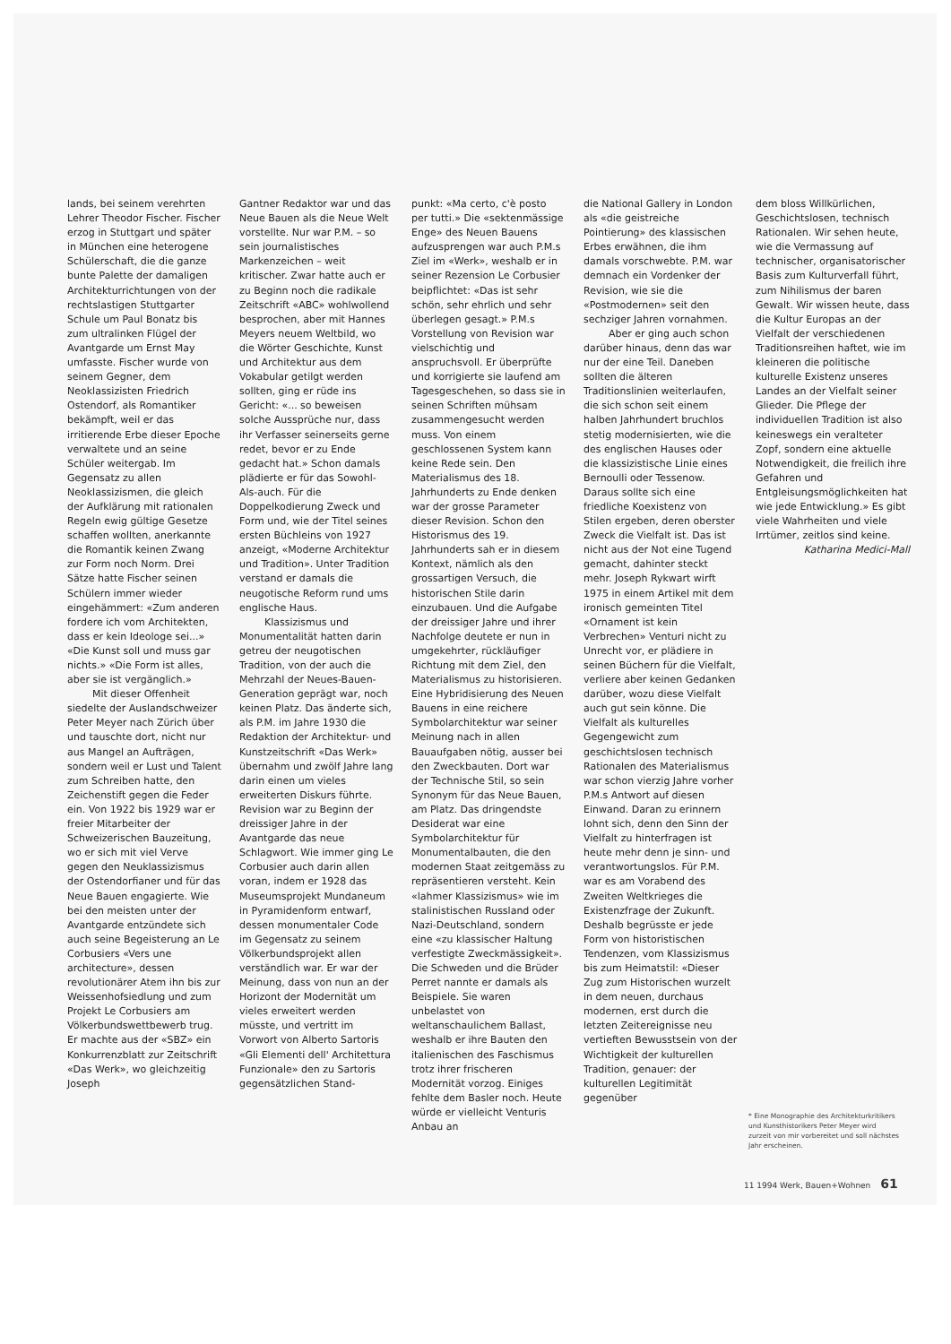lands, bei seinem verehrten Lehrer Theodor Fischer. Fischer erzog in Stuttgart und später in München eine heterogene Schülerschaft, die die ganze bunte Palette der damaligen Architekturrichtungen von der rechtslastigen Stuttgarter Schule um Paul Bonatz bis zum ultralinken Flügel der Avantgarde um Ernst May umfasste. Fischer wurde von seinem Gegner, dem Neoklassizisten Friedrich Ostendorf, als Romantiker bekämpft, weil er das irritierende Erbe dieser Epoche verwaltete und an seine Schüler weitergab. Im Gegensatz zu allen Neoklassizismen, die gleich der Aufklärung mit rationalen Regeln ewig gültige Gesetze schaffen wollten, anerkannte die Romantik keinen Zwang zur Form noch Norm. Drei Sätze hatte Fischer seinen Schülern immer wieder eingehämmert: «Zum anderen fordere ich vom Architekten, dass er kein Ideologe sei...» «Die Kunst soll und muss gar nichts.» «Die Form ist alles, aber sie ist vergänglich.»
Mit dieser Offenheit siedelte der Auslandschweizer Peter Meyer nach Zürich über und tauschte dort, nicht nur aus Mangel an Aufträgen, sondern weil er Lust und Talent zum Schreiben hatte, den Zeichenstift gegen die Feder ein. Von 1922 bis 1929 war er freier Mitarbeiter der Schweizerischen Bauzeitung, wo er sich mit viel Verve gegen den Neuklassizismus der Ostendorfianer und für das Neue Bauen engagierte. Wie bei den meisten unter der Avantgarde entzündete sich auch seine Begeisterung an Le Corbusiers «Vers une architecture», dessen revolutionärer Atem ihn bis zur Weissenhofsiedlung und zum Projekt Le Corbusiers am Völkerbundswettbewerb trug. Er machte aus der «SBZ» ein Konkurrenzblatt zur Zeitschrift «Das Werk», wo gleichzeitig Joseph
Gantner Redaktor war und das Neue Bauen als die Neue Welt vorstellte. Nur war P.M. – so sein journalistisches Markenzeichen – weit kritischer. Zwar hatte auch er zu Beginn noch die radikale Zeitschrift «ABC» wohlwollend besprochen, aber mit Hannes Meyers neuem Weltbild, wo die Wörter Geschichte, Kunst und Architektur aus dem Vokabular getilgt werden sollten, ging er rüde ins Gericht: «... so beweisen solche Aussprüche nur, dass ihr Verfasser seinerseits gerne redet, bevor er zu Ende gedacht hat.» Schon damals plädierte er für das Sowohl-Als-auch. Für die Doppelkodierung Zweck und Form und, wie der Titel seines ersten Büchleins von 1927 anzeigt, «Moderne Architektur und Tradition». Unter Tradition verstand er damals die neugotische Reform rund ums englische Haus.
Klassizismus und Monumentalität hatten darin getreu der neugotischen Tradition, von der auch die Mehrzahl der Neues-Bauen-Generation geprägt war, noch keinen Platz. Das änderte sich, als P.M. im Jahre 1930 die Redaktion der Architektur- und Kunstzeitschrift «Das Werk» übernahm und zwölf Jahre lang darin einen um vieles erweiterten Diskurs führte. Revision war zu Beginn der dreissiger Jahre in der Avantgarde das neue Schlagwort. Wie immer ging Le Corbusier auch darin allen voran, indem er 1928 das Museumsprojekt Mundaneum in Pyramidenform entwarf, dessen monumentaler Code im Gegensatz zu seinem Völkerbundsprojekt allen verständlich war. Er war der Meinung, dass von nun an der Horizont der Modernität um vieles erweitert werden müsste, und vertritt im Vorwort von Alberto Sartoris «Gli Elementi dell' Architettura Funzionale» den zu Sartoris gegensätzlichen Stand-
punkt: «Ma certo, c'è posto per tutti.» Die «sektenmässige Enge» des Neuen Bauens aufzusprengen war auch P.M.s Ziel im «Werk», weshalb er in seiner Rezension Le Corbusier beipflichtet: «Das ist sehr schön, sehr ehrlich und sehr überlegen gesagt.» P.M.s Vorstellung von Revision war vielschichtig und anspruchsvoll. Er überprüfte und korrigierte sie laufend am Tagesgeschehen, so dass sie in seinen Schriften mühsam zusammengesucht werden muss. Von einem geschlossenen System kann keine Rede sein. Den Materialismus des 18. Jahrhunderts zu Ende denken war der grosse Parameter dieser Revision. Schon den Historismus des 19. Jahrhunderts sah er in diesem Kontext, nämlich als den grossartigen Versuch, die historischen Stile darin einzubauen. Und die Aufgabe der dreissiger Jahre und ihrer Nachfolge deutete er nun in umgekehrter, rückläufiger Richtung mit dem Ziel, den Materialismus zu historisieren. Eine Hybridisierung des Neuen Bauens in eine reichere Symbolarchitektur war seiner Meinung nach in allen Bauaufgaben nötig, ausser bei den Zweckbauten. Dort war der Technische Stil, so sein Synonym für das Neue Bauen, am Platz. Das dringendste Desiderat war eine Symbolarchitektur für Monumentalbauten, die den modernen Staat zeitgemäss zu repräsentieren versteht. Kein «lahmer Klassizismus» wie im stalinistischen Russland oder Nazi-Deutschland, sondern eine «zu klassischer Haltung verfestigte Zweckmässigkeit». Die Schweden und die Brüder Perret nannte er damals als Beispiele. Sie waren unbelastet von weltanschaulichem Ballast, weshalb er ihre Bauten den italienischen des Faschismus trotz ihrer frischeren Modernität vorzog. Einiges fehlte dem Basler noch. Heute würde er vielleicht Venturis Anbau an
die National Gallery in London als «die geistreiche Pointierung» des klassischen Erbes erwähnen, die ihm damals vorschwebte. P.M. war demnach ein Vordenker der Revision, wie sie die «Postmodernen» seit den sechziger Jahren vornahmen.
Aber er ging auch schon darüber hinaus, denn das war nur der eine Teil. Daneben sollten die älteren Traditionslinien weiterlaufen, die sich schon seit einem halben Jahrhundert bruchlos stetig modernisierten, wie die des englischen Hauses oder die klassizistische Linie eines Bernoulli oder Tessenow. Daraus sollte sich eine friedliche Koexistenz von Stilen ergeben, deren oberster Zweck die Vielfalt ist. Das ist nicht aus der Not eine Tugend gemacht, dahinter steckt mehr. Joseph Rykwart wirft 1975 in einem Artikel mit dem ironisch gemeinten Titel «Ornament ist kein Verbrechen» Venturi nicht zu Unrecht vor, er plädiere in seinen Büchern für die Vielfalt, verliere aber keinen Gedanken darüber, wozu diese Vielfalt auch gut sein könne. Die Vielfalt als kulturelles Gegengewicht zum geschichtslosen technisch Rationalen des Materialismus war schon vierzig Jahre vorher P.M.s Antwort auf diesen Einwand. Daran zu erinnern lohnt sich, denn den Sinn der Vielfalt zu hinterfragen ist heute mehr denn je sinn- und verantwortungslos. Für P.M. war es am Vorabend des Zweiten Weltkrieges die Existenzfrage der Zukunft. Deshalb begrüsste er jede Form von historistischen Tendenzen, vom Klassizismus bis zum Heimatstil: «Dieser Zug zum Historischen wurzelt in dem neuen, durchaus modernen, erst durch die letzten Zeitereignisse neu vertieften Bewusstsein von der Wichtigkeit der kulturellen Tradition, genauer: der kulturellen Legitimität gegenüber
dem bloss Willkürlichen, Geschichtslosen, technisch Rationalen. Wir sehen heute, wie die Vermassung auf technischer, organisatorischer Basis zum Kulturverfall führt, zum Nihilismus der baren Gewalt. Wir wissen heute, dass die Kultur Europas an der Vielfalt der verschiedenen Traditionsreihen haftet, wie im kleineren die politische kulturelle Existenz unseres Landes an der Vielfalt seiner Glieder. Die Pflege der individuellen Tradition ist also keineswegs ein veralteter Zopf, sondern eine aktuelle Notwendigkeit, die freilich ihre Gefahren und Entgleisungsmöglichkeiten hat wie jede Entwicklung.» Es gibt viele Wahrheiten und viele Irrtümer, zeitlos sind keine.
Katharina Medici-Mall
* Eine Monographie des Architekturkritikers und Kunsthistorikers Peter Meyer wird zurzeit von mir vorbereitet und soll nächstes Jahr erscheinen.
11 1994 Werk, Bauen+Wohnen 61